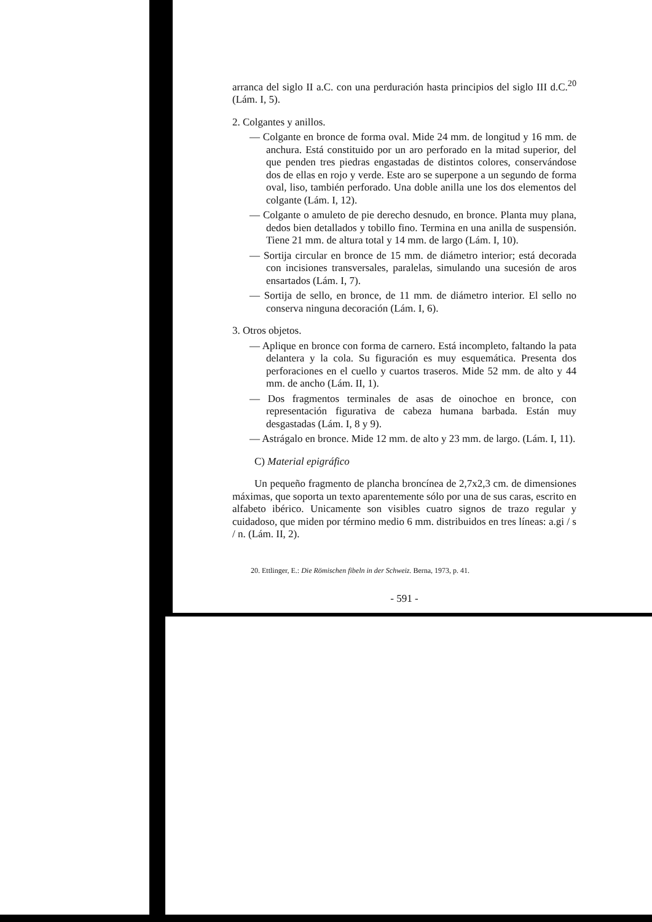arranca del siglo II a.C. con una perduración hasta principios del siglo III d.C.<sup>20</sup> (Lám. I, 5).
2. Colgantes y anillos.
— Colgante en bronce de forma oval. Mide 24 mm. de longitud y 16 mm. de anchura. Está constituido por un aro perforado en la mitad superior, del que penden tres piedras engastadas de distintos colores, conservándose dos de ellas en rojo y verde. Este aro se superpone a un segundo de forma oval, liso, también perforado. Una doble anilla une los dos elementos del colgante (Lám. I, 12).
— Colgante o amuleto de pie derecho desnudo, en bronce. Planta muy plana, dedos bien detallados y tobillo fino. Termina en una anilla de suspensión. Tiene 21 mm. de altura total y 14 mm. de largo (Lám. I, 10).
— Sortija circular en bronce de 15 mm. de diámetro interior; está decorada con incisiones transversales, paralelas, simulando una sucesión de aros ensartados (Lám. I, 7).
— Sortija de sello, en bronce, de 11 mm. de diámetro interior. El sello no conserva ninguna decoración (Lám. I, 6).
3. Otros objetos.
— Aplique en bronce con forma de carnero. Está incompleto, faltando la pata delantera y la cola. Su figuración es muy esquemática. Presenta dos perforaciones en el cuello y cuartos traseros. Mide 52 mm. de alto y 44 mm. de ancho (Lám. II, 1).
— Dos fragmentos terminales de asas de oinochoe en bronce, con representación figurativa de cabeza humana barbada. Están muy desgastadas (Lám. I, 8 y 9).
— Astrágalo en bronce. Mide 12 mm. de alto y 23 mm. de largo. (Lám. I, 11).
C) Material epigráfico
Un pequeño fragmento de plancha broncínea de 2,7x2,3 cm. de dimensiones máximas, que soporta un texto aparentemente sólo por una de sus caras, escrito en alfabeto ibérico. Unicamente son visibles cuatro signos de trazo regular y cuidadoso, que miden por término medio 6 mm. distribuidos en tres líneas: a.gi / s / n. (Lám. II, 2).
20. Ettlinger, E.: Die Römischen fibeln in der Schweiz. Berna, 1973, p. 41.
- 591 -